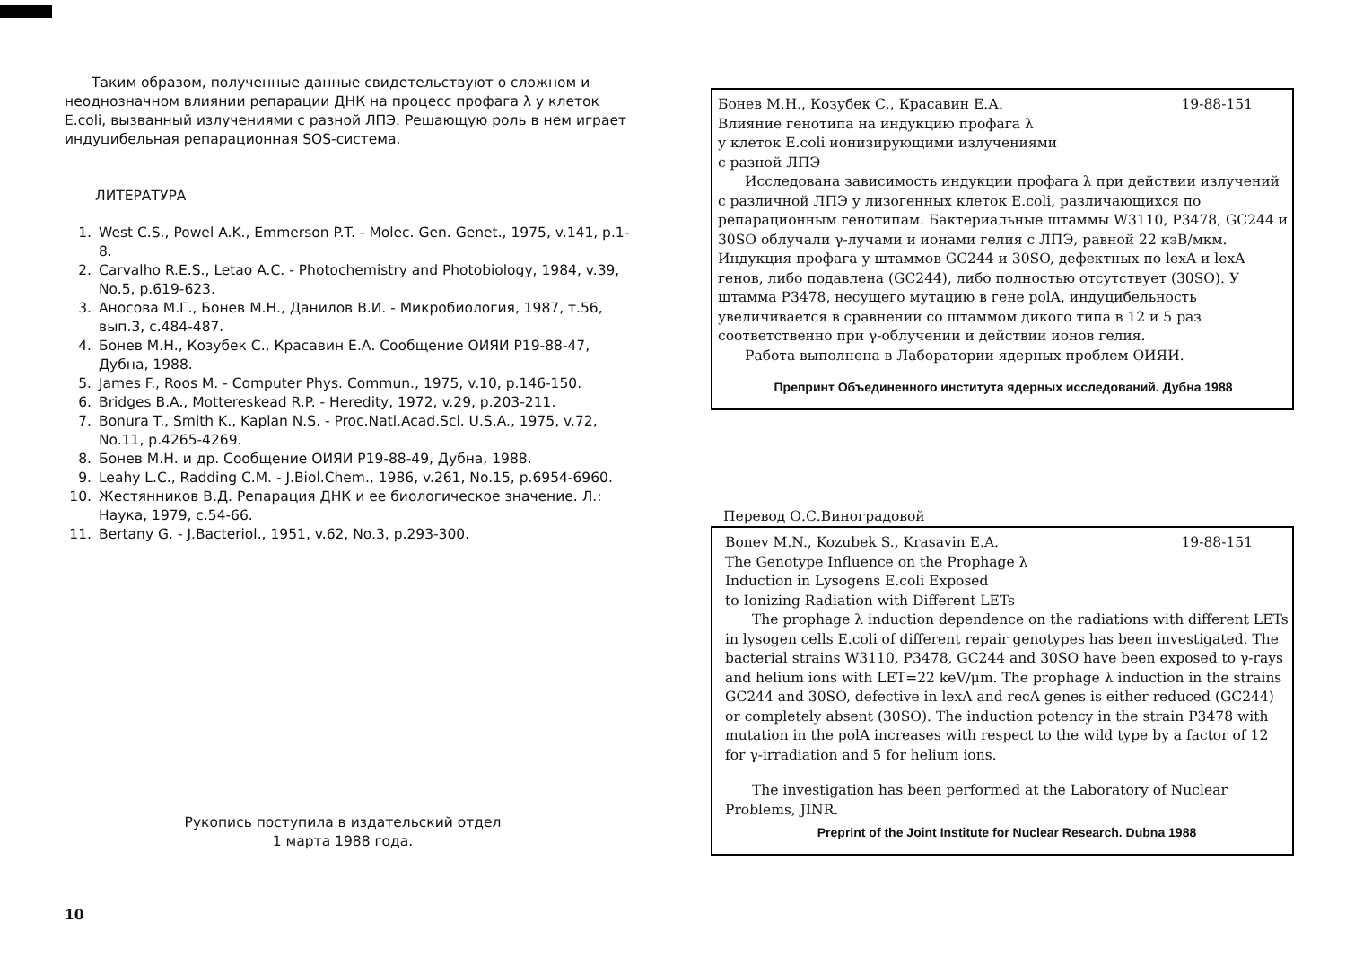Таким образом, полученные данные свидетельствуют о сложном и неоднозначном влиянии репарации ДНК на процесс профага λ у клеток E.coli, вызванный излучениями с разной ЛПЭ. Решающую роль в нем играет индуцибельная репарационная SOS-система.
ЛИТЕРАТУРА
1. West C.S., Powel A.K., Emmerson P.T. - Molec. Gen. Genet., 1975, v.141, p.1-8.
2. Carvalho R.E.S., Letao A.C. - Photochemistry and Photobiology, 1984, v.39, No.5, p.619-623.
3. Аносова М.Г., Бонев М.Н., Данилов В.И. - Микробиология, 1987, т.56, вып.3, с.484-487.
4. Бонев М.Н., Козубек С., Красавин Е.А. Сообщение ОИЯИ Р19-88-47, Дубна, 1988.
5. James F., Roos M. - Computer Phys. Commun., 1975, v.10, p.146-150.
6. Bridges B.A., Mottereskead R.P. - Heredity, 1972, v.29, p.203-211.
7. Bonura T., Smith K., Kaplan N.S. - Proc.Natl.Acad.Sci. U.S.A., 1975, v.72, No.11, p.4265-4269.
8. Бонев М.Н. и др. Сообщение ОИЯИ Р19-88-49, Дубна, 1988.
9. Leahy L.C., Radding C.M. - J.Biol.Chem., 1986, v.261, No.15, p.6954-6960.
10. Жестянников В.Д. Репарация ДНК и ее биологическое значение. Л.: Наука, 1979, с.54-66.
11. Bertany G. - J.Bacteriol., 1951, v.62, No.3, p.293-300.
Рукопись поступила в издательский отдел
1 марта 1988 года.
10
Бонев М.Н., Козубек С., Красавин Е.А. 19-88-151
Влияние генотипа на индукцию профага λ
у клеток E.coli ионизирующими излучениями
с разной ЛПЭ
Исследована зависимость индукции профага λ при действии излучений с различной ЛПЭ у лизогенных клеток E.coli, различающихся по репарационным генотипам. Бактериальные штаммы W3110, P3478, GC244 и 30SO облучали γ-лучами и ионами гелия с ЛПЭ, равной 22 кэВ/мкм. Индукция профага у штаммов GC244 и 30SO, дефектных по lexA и lexA генов, либо подавлена (GC244), либо полностью отсутствует (30SO). У штамма P3478, несущего мутацию в гене polA, индуцибельность увеличивается в сравнении со штаммом дикого типа в 12 и 5 раз соответственно при γ-облучении и действии ионов гелия.
Работа выполнена в Лаборатории ядерных проблем ОИЯИ.
Препринт Объединенного института ядерных исследований. Дубна 1988
Перевод О.С.Виноградовой
Bonev M.N., Kozubek S., Krasavin E.A. 19-88-151
The Genotype Influence on the Prophage λ
Induction in Lysogens E.coli Exposed
to Ionizing Radiation with Different LETs
The prophage λ induction dependence on the radiations with different LETs in lysogen cells E.coli of different repair genotypes has been investigated. The bacterial strains W3110, P3478, GC244 and 30SO have been exposed to γ-rays and helium ions with LET=22 keV/μm. The prophage λ induction in the strains GC244 and 30SO, defective in lexA and recA genes is either reduced (GC244) or completely absent (30SO). The induction potency in the strain P3478 with mutation in the polA increases with respect to the wild type by a factor of 12 for γ-irradiation and 5 for helium ions.
The investigation has been performed at the Laboratory of Nuclear Problems, JINR.
Preprint of the Joint Institute for Nuclear Research. Dubna 1988